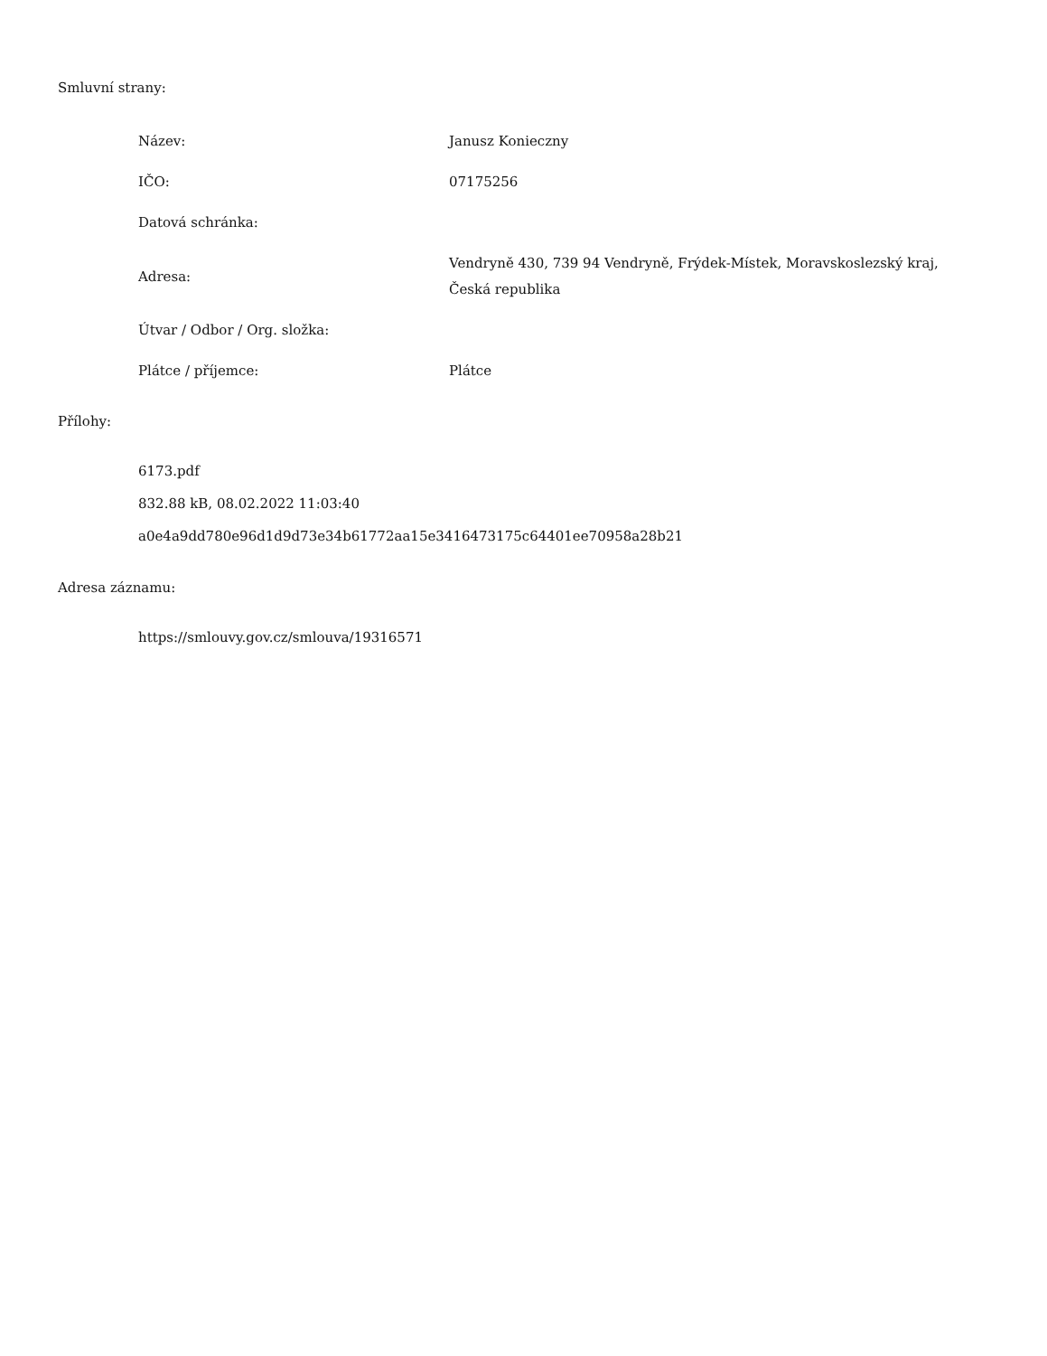Smluvní strany:
| Název: | Janusz Konieczny |
| IČO: | 07175256 |
| Datová schránka: | |
| Adresa: | Vendryně 430, 739 94 Vendryně, Frýdek-Místek, Moravskoslezský kraj, Česká republika |
| Útvar / Odbor / Org. složka: | |
| Plátce / příjemce: | Plátce |
Přílohy:
6173.pdf
832.88 kB, 08.02.2022 11:03:40
a0e4a9dd780e96d1d9d73e34b61772aa15e3416473175c64401ee70958a28b21
Adresa záznamu:
https://smlouvy.gov.cz/smlouva/19316571